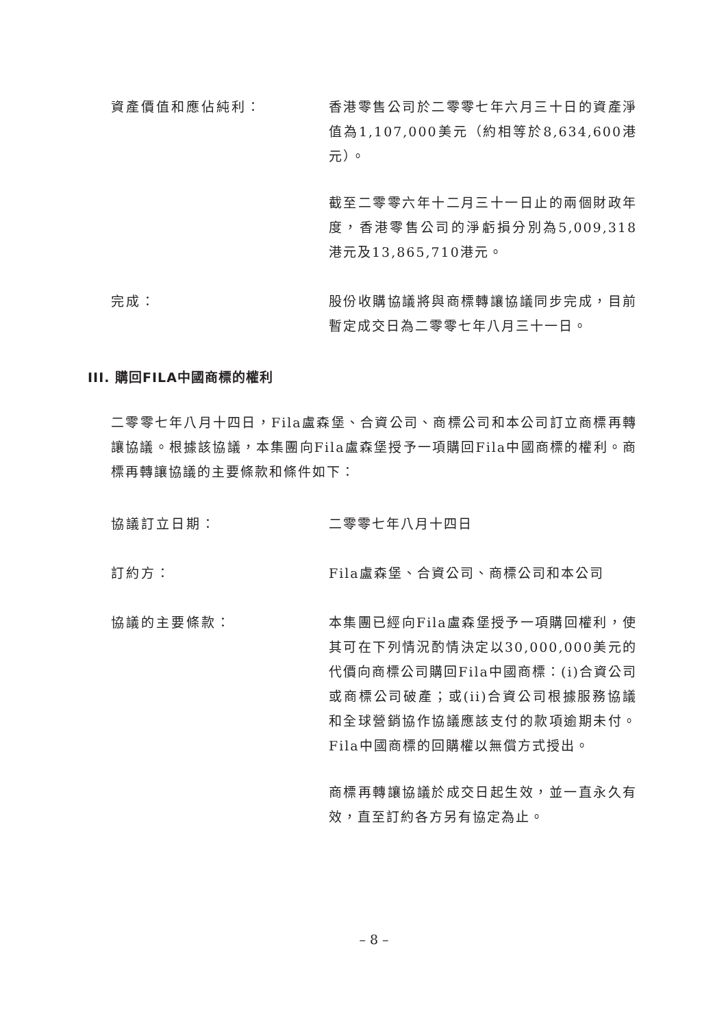資產價值和應佔純利： 香港零售公司於二零零七年六月三十日的資產淨值為1,107,000美元（約相等於8,634,600港元）。
截至二零零六年十二月三十一日止的兩個財政年度，香港零售公司的淨虧損分別為5,009,318港元及13,865,710港元。
完成： 股份收購協議將與商標轉讓協議同步完成，目前暫定成交日為二零零七年八月三十一日。
III. 購回FILA中國商標的權利
二零零七年八月十四日，Fila盧森堡、合資公司、商標公司和本公司訂立商標再轉讓協議。根據該協議，本集團向Fila盧森堡授予一項購回Fila中國商標的權利。商標再轉讓協議的主要條款和條件如下：
協議訂立日期： 二零零七年八月十四日
訂約方： Fila盧森堡、合資公司、商標公司和本公司
協議的主要條款： 本集團已經向Fila盧森堡授予一項購回權利，使其可在下列情況酌情決定以30,000,000美元的代價向商標公司購回Fila中國商標：(i)合資公司或商標公司破產；或(ii)合資公司根據服務協議和全球營銷協作協議應該支付的款項逾期未付。Fila中國商標的回購權以無償方式授出。
商標再轉讓協議於成交日起生效，並一直永久有效，直至訂約各方另有協定為止。
– 8 –